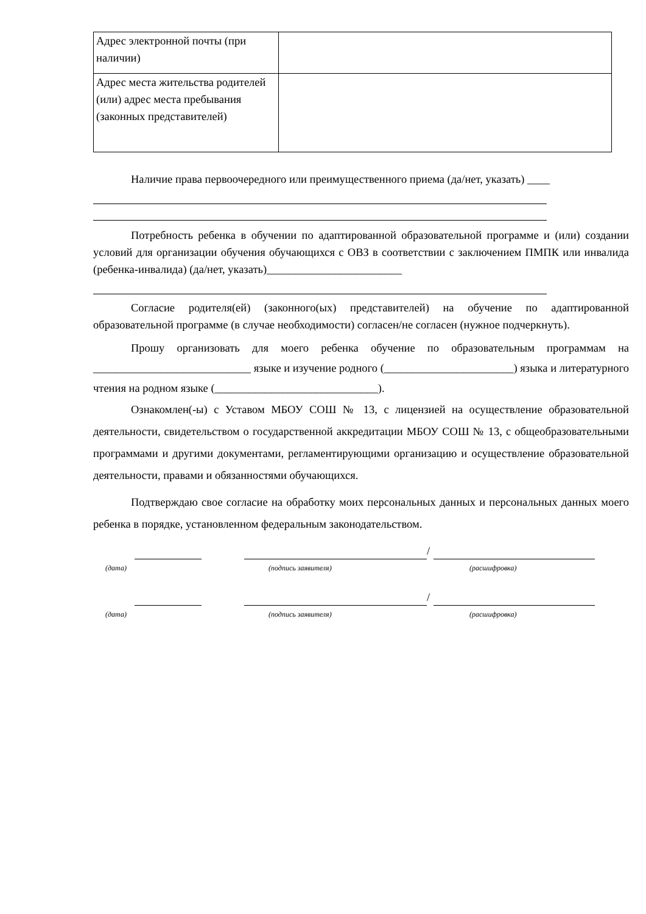| Адрес электронной почты (при наличии) | |
| Адрес места жительства родителей (или) адрес места пребывания (законных представителей) | |
Наличие права первоочередного или преимущественного приема (да/нет, указать) ____
Потребность ребенка в обучении по адаптированной образовательной программе и (или) создании условий для организации обучения обучающихся с ОВЗ в соответствии с заключением ПМПК или инвалида (ребенка-инвалида) (да/нет, указать)________________________
Согласие родителя(ей) (законного(ых) представителей) на обучение по адаптированной образовательной программе (в случае необходимости) согласен/не согласен (нужное подчеркнуть).
Прошу организовать для моего ребенка обучение по образовательным программам на ____________________________ языке и изучение родного (_______________________) языка и литературного чтения на родном языке (_____________________________).
Ознакомлен(-ы) с Уставом МБОУ СОШ № 13, с лицензией на осуществление образовательной деятельности, свидетельством о государственной аккредитации МБОУ СОШ № 13, с общеобразовательными программами и другими документами, регламентирующими организацию и осуществление образовательной деятельности, правами и обязанностями обучающихся.
Подтверждаю свое согласие на обработку моих персональных данных и персональных данных моего ребенка в порядке, установленном федеральным законодательством.
/
(дата) (подпись заявителя) (расшифровка)
/
(дата) (подпись заявителя) (расшифровка)